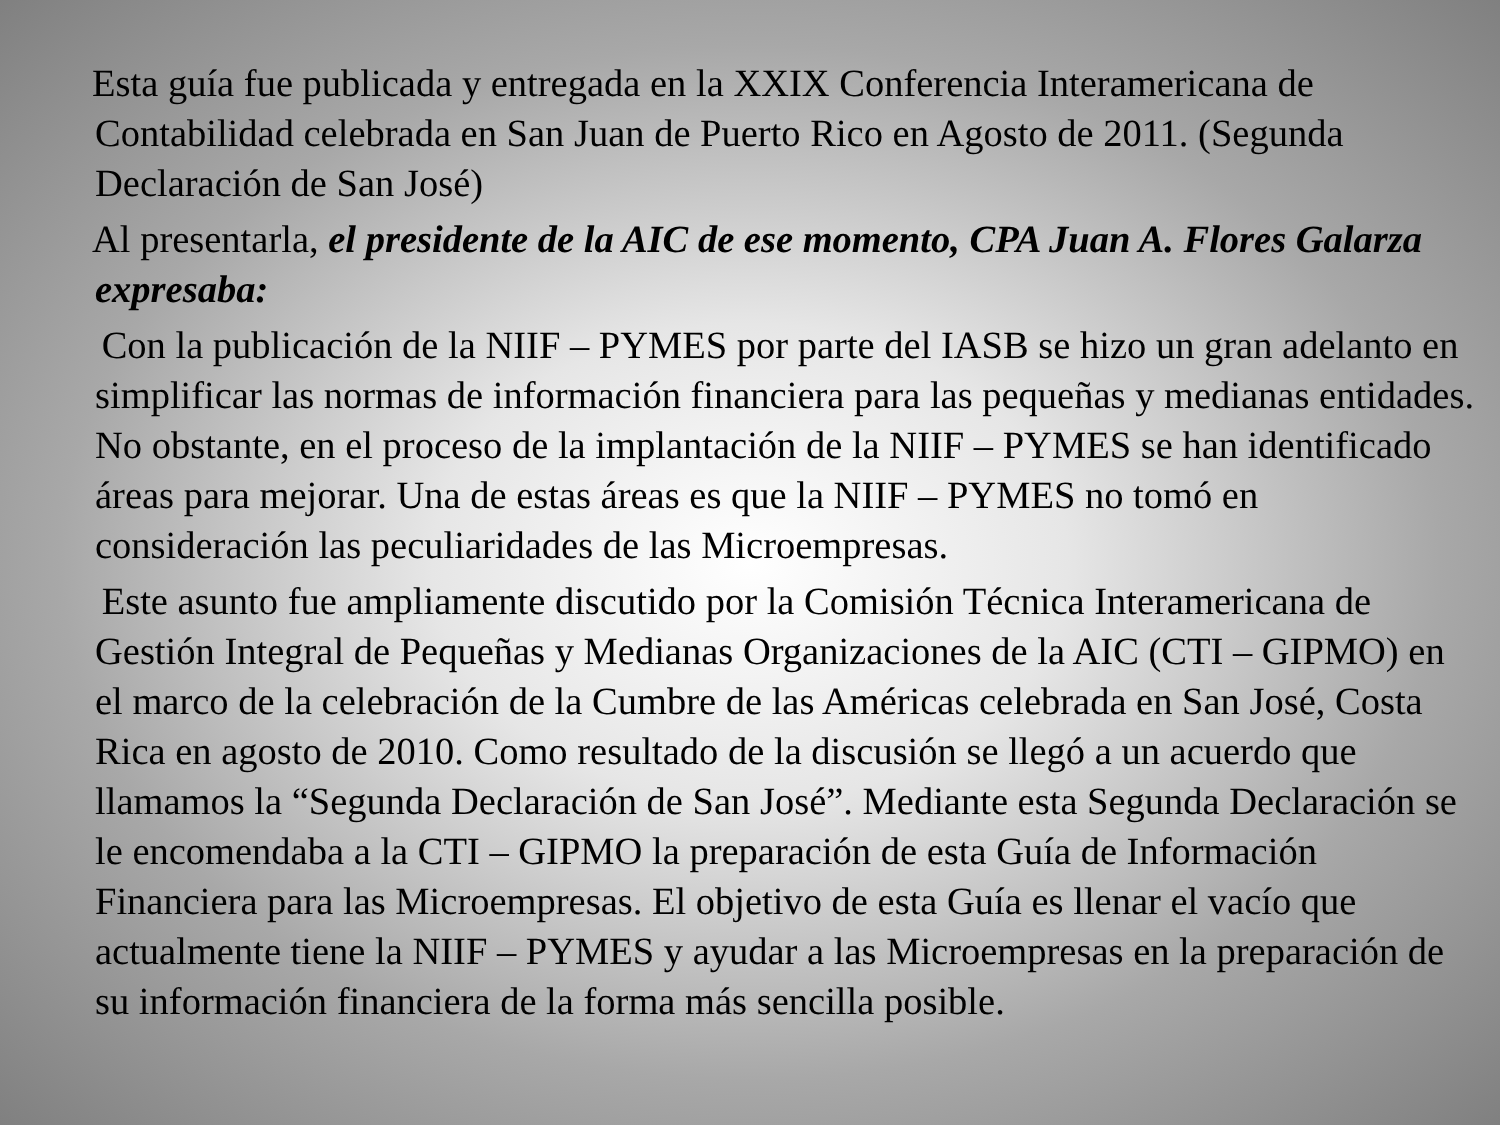Esta guía fue publicada y entregada en la XXIX Conferencia Interamericana de Contabilidad celebrada en San Juan de Puerto Rico en Agosto de 2011. (Segunda Declaración de San José)
Al presentarla, el presidente de la AIC de ese momento, CPA Juan A. Flores Galarza expresaba:
Con la publicación de la NIIF – PYMES por parte del IASB se hizo un gran adelanto en simplificar las normas de información financiera para las pequeñas y medianas entidades. No obstante, en el proceso de la implantación de la NIIF – PYMES se han identificado áreas para mejorar. Una de estas áreas es que la NIIF – PYMES no tomó en consideración las peculiaridades de las Microempresas.
Este asunto fue ampliamente discutido por la Comisión Técnica Interamericana de Gestión Integral de Pequeñas y Medianas Organizaciones de la AIC (CTI – GIPMO) en el marco de la celebración de la Cumbre de las Américas celebrada en San José, Costa Rica en agosto de 2010. Como resultado de la discusión se llegó a un acuerdo que llamamos la “Segunda Declaración de San José”. Mediante esta Segunda Declaración se le encomendaba a la CTI – GIPMO la preparación de esta Guía de Información Financiera para las Microempresas. El objetivo de esta Guía es llenar el vacío que actualmente tiene la NIIF – PYMES y ayudar a las Microempresas en la preparación de su información financiera de la forma más sencilla posible.